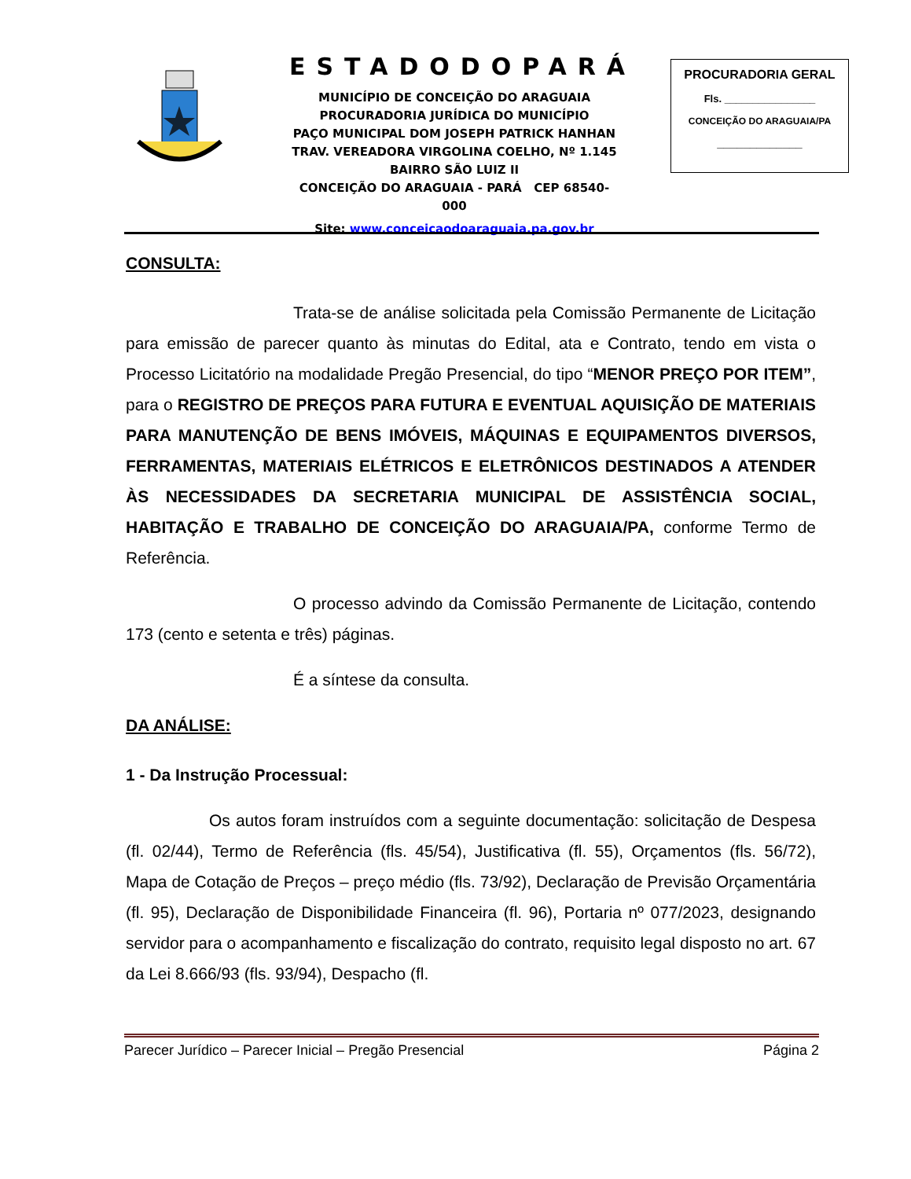ESTADODOPARÁ
MUNICÍPIO DE CONCEIÇÃO DO ARAGUAIA
PROCURADORIA JURÍDICA DO MUNICÍPIO
PAÇO MUNICIPAL DOM JOSEPH PATRICK HANHAN
TRAV. VEREADORA VIRGOLINA COELHO, Nº 1.145
BAIRRO SÃO LUIZ II
CONCEIÇÃO DO ARAGUAIA - PARÁ CEP 68540-000
Site: www.conceicaodoaraguaia.pa.gov.br
PROCURADORIA GERAL
Fls. ________________
CONCEIÇÃO DO ARAGUAIA/PA
_____________
CONSULTA:
Trata-se de análise solicitada pela Comissão Permanente de Licitação para emissão de parecer quanto às minutas do Edital, ata e Contrato, tendo em vista o Processo Licitatório na modalidade Pregão Presencial, do tipo “MENOR PREÇO POR ITEM”, para o REGISTRO DE PREÇOS PARA FUTURA E EVENTUAL AQUISIÇÃO DE MATERIAIS PARA MANUTENÇÃO DE BENS IMÓVEIS, MÁQUINAS E EQUIPAMENTOS DIVERSOS, FERRAMENTAS, MATERIAIS ELÉTRICOS E ELETRÔNICOS DESTINADOS A ATENDER ÀS NECESSIDADES DA SECRETARIA MUNICIPAL DE ASSISTÊNCIA SOCIAL, HABITAÇÃO E TRABALHO DE CONCEIÇÃO DO ARAGUAIA/PA, conforme Termo de Referência.
O processo advindo da Comissão Permanente de Licitação, contendo 173 (cento e setenta e três) páginas.
É a síntese da consulta.
DA ANÁLISE:
1 - Da Instrução Processual:
Os autos foram instruídos com a seguinte documentação: solicitação de Despesa (fl. 02/44), Termo de Referência (fls. 45/54), Justificativa (fl. 55), Orçamentos (fls. 56/72), Mapa de Cotação de Preços – preço médio (fls. 73/92), Declaração de Previsão Orçamentária (fl. 95), Declaração de Disponibilidade Financeira (fl. 96), Portaria nº 077/2023, designando servidor para o acompanhamento e fiscalização do contrato, requisito legal disposto no art. 67 da Lei 8.666/93 (fls. 93/94), Despacho (fl.
Parecer Jurídico – Parecer Inicial – Pregão Presencial Página 2